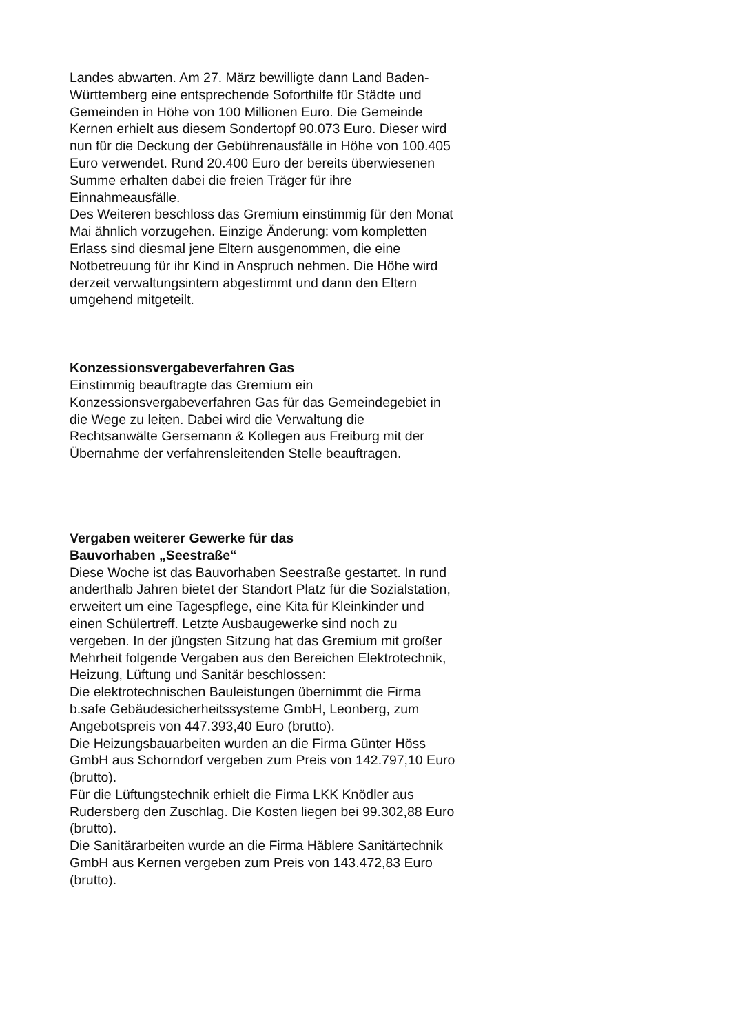Landes abwarten. Am 27. März bewilligte dann Land Baden-Württemberg eine entsprechende Soforthilfe für Städte und Gemeinden in Höhe von 100 Millionen Euro. Die Gemeinde Kernen erhielt aus diesem Sondertopf 90.073 Euro. Dieser wird nun für die Deckung der Gebührenausfälle in Höhe von 100.405 Euro verwendet. Rund 20.400 Euro der bereits überwiesenen Summe erhalten dabei die freien Träger für ihre Einnahmeausfälle.
Des Weiteren beschloss das Gremium einstimmig für den Monat Mai ähnlich vorzugehen. Einzige Änderung: vom kompletten Erlass sind diesmal jene Eltern ausgenommen, die eine Notbetreuung für ihr Kind in Anspruch nehmen. Die Höhe wird derzeit verwaltungsintern abgestimmt und dann den Eltern umgehend mitgeteilt.
Konzessionsvergabeverfahren Gas
Einstimmig beauftragte das Gremium ein Konzessionsvergabeverfahren Gas für das Gemeindegebiet in die Wege zu leiten. Dabei wird die Verwaltung die Rechtsanwälte Gersemann & Kollegen aus Freiburg mit der Übernahme der verfahrensleitenden Stelle beauftragen.
Vergaben weiterer Gewerke für das
Bauvorhaben „Seestraße“
Diese Woche ist das Bauvorhaben Seestraße gestartet. In rund anderthalb Jahren bietet der Standort Platz für die Sozialstation, erweitert um eine Tagespflege, eine Kita für Kleinkinder und einen Schülertreff. Letzte Ausbaugewerke sind noch zu vergeben. In der jüngsten Sitzung hat das Gremium mit großer Mehrheit folgende Vergaben aus den Bereichen Elektrotechnik, Heizung, Lüftung und Sanitär beschlossen:
Die elektrotechnischen Bauleistungen übernimmt die Firma b.safe Gebäudesicherheitssysteme GmbH, Leonberg, zum Angebotspreis von 447.393,40 Euro (brutto).
Die Heizungsbauarbeiten wurden an die Firma Günter Höss GmbH aus Schorndorf vergeben zum Preis von 142.797,10 Euro (brutto).
Für die Lüftungstechnik erhielt die Firma LKK Knödler aus Rudersberg den Zuschlag. Die Kosten liegen bei 99.302,88 Euro (brutto).
Die Sanitärarbeiten wurde an die Firma Häblere Sanitärtechnik GmbH aus Kernen vergeben zum Preis von 143.472,83 Euro (brutto).